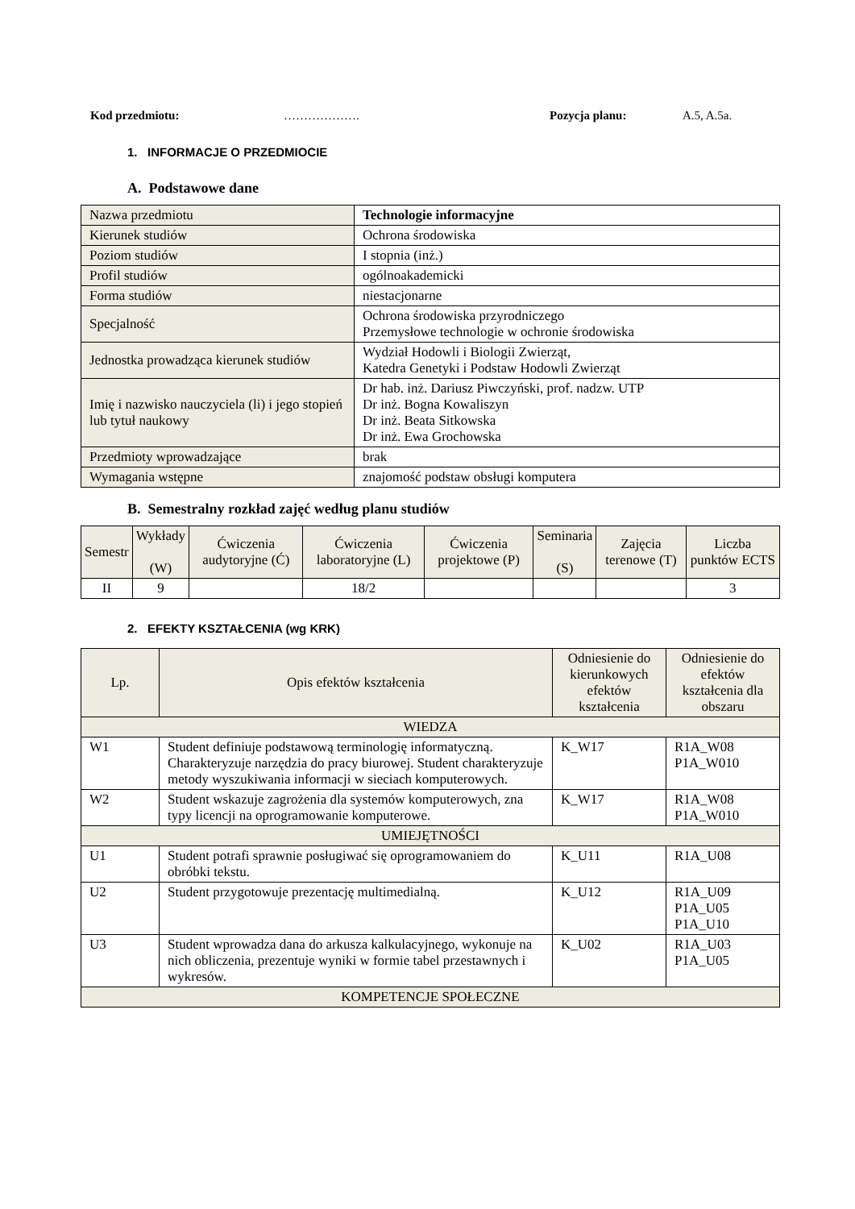Kod przedmiotu: ………………. Pozycja planu: A.5, A.5a.
1. INFORMACJE O PRZEDMIOCIE
A. Podstawowe dane
| Nazwa przedmiotu | Technologie informacyjne |
| Kierunek studiów | Ochrona środowiska |
| Poziom studiów | I stopnia (inż.) |
| Profil studiów | ogólnoakademicki |
| Forma studiów | niestacjonarne |
| Specjalność | Ochrona środowiska przyrodniczego Przemysłowe technologie w ochronie środowiska |
| Jednostka prowadząca kierunek studiów | Wydział Hodowli i Biologii Zwierząt, Katedra Genetyki i Podstaw Hodowli Zwierząt |
| Imię i nazwisko nauczyciela (li) i jego stopień lub tytuł naukowy | Dr hab. inż. Dariusz Piwczyński, prof. nadzw. UTP Dr inż. Bogna Kowaliszyn Dr inż. Beata Sitkowska Dr inż. Ewa Grochowska |
| Przedmioty wprowadzające | brak |
| Wymagania wstępne | znajomość podstaw obsługi komputera |
B. Semestralny rozkład zajęć według planu studiów
| Semestr | Wykłady (W) | Ćwiczenia audytoryjne (Ć) | Ćwiczenia laboratoryjne (L) | Ćwiczenia projektowe (P) | Seminaria (S) | Zajęcia terenowe (T) | Liczba punktów ECTS |
| --- | --- | --- | --- | --- | --- | --- | --- |
| II | 9 | | 18/2 | | | | 3 |
2. EFEKTY KSZTAŁCENIA (wg KRK)
| Lp. | Opis efektów kształcenia | Odniesienie do kierunkowych efektów kształcenia | Odniesienie do efektów kształcenia dla obszaru |
| WIEDZA | | | |
| W1 | Student definiuje podstawową terminologię informatyczną. Charakteryzuje narzędzia do pracy biurowej. Student charakteryzuje metody wyszukiwania informacji w sieciach komputerowych. | K_W17 | R1A_W08 P1A_W010 |
| W2 | Student wskazuje zagrożenia dla systemów komputerowych, zna typy licencji na oprogramowanie komputerowe. | K_W17 | R1A_W08 P1A_W010 |
| UMIEJĘTNOŚCI | | | |
| U1 | Student potrafi sprawnie posługiwać się oprogramowaniem do obróbki tekstu. | K_U11 | R1A_U08 |
| U2 | Student przygotowuje prezentację multimedialną. | K_U12 | R1A_U09 P1A_U05 P1A_U10 |
| U3 | Student wprowadza dana do arkusza kalkulacyjnego, wykonuje na nich obliczenia, prezentuje wyniki w formie tabel przestawnych i wykresów. | K_U02 | R1A_U03 P1A_U05 |
| KOMPETENCJE SPOŁECZNE | | | |